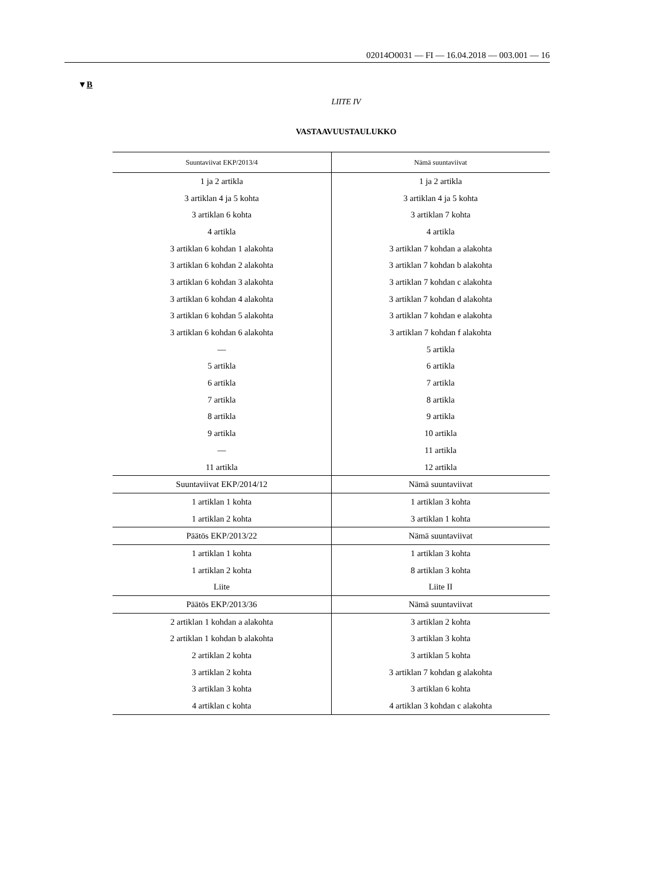02014O0031 — FI — 16.04.2018 — 003.001 — 16
▼B
LIITE IV
VASTAAVUUSTAULUKKO
| Suuntaviivat EKP/2013/4 | Nämä suuntaviivat |
| --- | --- |
| 1 ja 2 artikla | 1 ja 2 artikla |
| 3 artiklan 4 ja 5 kohta | 3 artiklan 4 ja 5 kohta |
| 3 artiklan 6 kohta | 3 artiklan 7 kohta |
| 4 artikla | 4 artikla |
| 3 artiklan 6 kohdan 1 alakohta | 3 artiklan 7 kohdan a alakohta |
| 3 artiklan 6 kohdan 2 alakohta | 3 artiklan 7 kohdan b alakohta |
| 3 artiklan 6 kohdan 3 alakohta | 3 artiklan 7 kohdan c alakohta |
| 3 artiklan 6 kohdan 4 alakohta | 3 artiklan 7 kohdan d alakohta |
| 3 artiklan 6 kohdan 5 alakohta | 3 artiklan 7 kohdan e alakohta |
| 3 artiklan 6 kohdan 6 alakohta | 3 artiklan 7 kohdan f alakohta |
| — | 5 artikla |
| 5 artikla | 6 artikla |
| 6 artikla | 7 artikla |
| 7 artikla | 8 artikla |
| 8 artikla | 9 artikla |
| 9 artikla | 10 artikla |
| — | 11 artikla |
| 11 artikla | 12 artikla |
| Suuntaviivat EKP/2014/12 | Nämä suuntaviivat |
| 1 artiklan 1 kohta | 1 artiklan 3 kohta |
| 1 artiklan 2 kohta | 3 artiklan 1 kohta |
| Päätös EKP/2013/22 | Nämä suuntaviivat |
| 1 artiklan 1 kohta | 1 artiklan 3 kohta |
| 1 artiklan 2 kohta | 8 artiklan 3 kohta |
| Liite | Liite II |
| Päätös EKP/2013/36 | Nämä suuntaviivat |
| 2 artiklan 1 kohdan a alakohta | 3 artiklan 2 kohta |
| 2 artiklan 1 kohdan b alakohta | 3 artiklan 3 kohta |
| 2 artiklan 2 kohta | 3 artiklan 5 kohta |
| 3 artiklan 2 kohta | 3 artiklan 7 kohdan g alakohta |
| 3 artiklan 3 kohta | 3 artiklan 6 kohta |
| 4 artiklan c kohta | 4 artiklan 3 kohdan c alakohta |